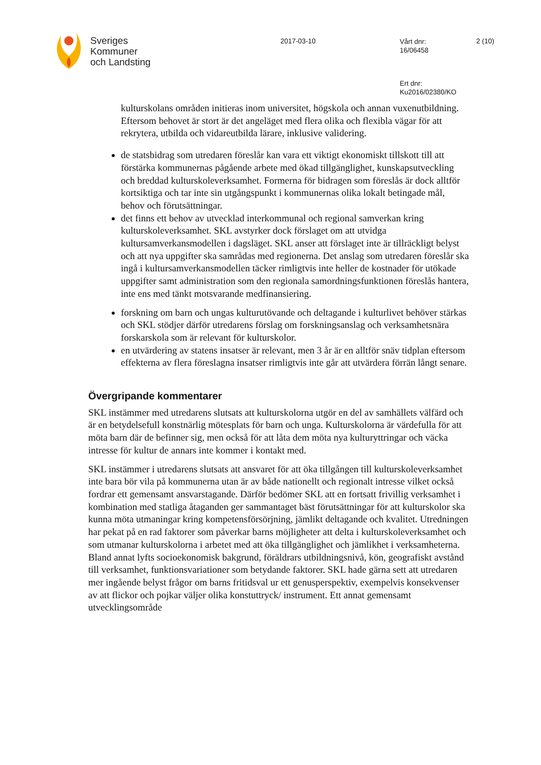Sveriges
Kommuner
och Landsting
2017-03-10
Vårt dnr:
16/06458
2 (10)
Ert dnr:
Ku2016/02380/KO
kulturskolans områden initieras inom universitet, högskola och annan vuxenutbildning. Eftersom behovet är stort är det angeläget med flera olika och flexibla vägar för att rekrytera, utbilda och vidareutbilda lärare, inklusive validering.
de statsbidrag som utredaren föreslår kan vara ett viktigt ekonomiskt tillskott till att förstärka kommunernas pågående arbete med ökad tillgänglighet, kunskapsutveckling och breddad kulturskoleverksamhet. Formerna för bidragen som föreslås är dock alltför kortsiktiga och tar inte sin utgångspunkt i kommunernas olika lokalt betingade mål, behov och förutsättningar.
det finns ett behov av utvecklad interkommunal och regional samverkan kring kulturskoleverksamhet. SKL avstyrker dock förslaget om att utvidga kultursamverkansmodellen i dagsläget. SKL anser att förslaget inte är tillräckligt belyst och att nya uppgifter ska samrådas med regionerna. Det anslag som utredaren föreslår ska ingå i kultursamverkansmodellen täcker rimligtvis inte heller de kostnader för utökade uppgifter samt administration som den regionala samordningsfunktionen föreslås hantera, inte ens med tänkt motsvarande medfinansiering.
forskning om barn och ungas kulturutövande och deltagande i kulturlivet behöver stärkas och SKL stödjer därför utredarens förslag om forskningsanslag och verksamhetsnära forskarskola som är relevant för kulturskolor.
en utvärdering av statens insatser är relevant, men 3 år är en alltför snäv tidplan eftersom effekterna av flera föreslagna insatser rimligtvis inte går att utvärdera förrän långt senare.
Övergripande kommentarer
SKL instämmer med utredarens slutsats att kulturskolorna utgör en del av samhällets välfärd och är en betydelsefull konstnärlig mötesplats för barn och unga. Kulturskolorna är värdefulla för att möta barn där de befinner sig, men också för att låta dem möta nya kulturyttringar och väcka intresse för kultur de annars inte kommer i kontakt med.
SKL instämmer i utredarens slutsats att ansvaret för att öka tillgången till kulturskoleverksamhet inte bara bör vila på kommunerna utan är av både nationellt och regionalt intresse vilket också fordrar ett gemensamt ansvarstagande. Därför bedömer SKL att en fortsatt frivillig verksamhet i kombination med statliga åtaganden ger sammantaget bäst förutsättningar för att kulturskolor ska kunna möta utmaningar kring kompetensförsörjning, jämlikt deltagande och kvalitet. Utredningen har pekat på en rad faktorer som påverkar barns möjligheter att delta i kulturskoleverksamhet och som utmanar kulturskolorna i arbetet med att öka tillgänglighet och jämlikhet i verksamheterna. Bland annat lyfts socioekonomisk bakgrund, föräldrars utbildningsnivå, kön, geografiskt avstånd till verksamhet, funktionsvariationer som betydande faktorer. SKL hade gärna sett att utredaren mer ingående belyst frågor om barns fritidsval ur ett genusperspektiv, exempelvis konsekvenser av att flickor och pojkar väljer olika konstuttryck/ instrument. Ett annat gemensamt utvecklingsområde